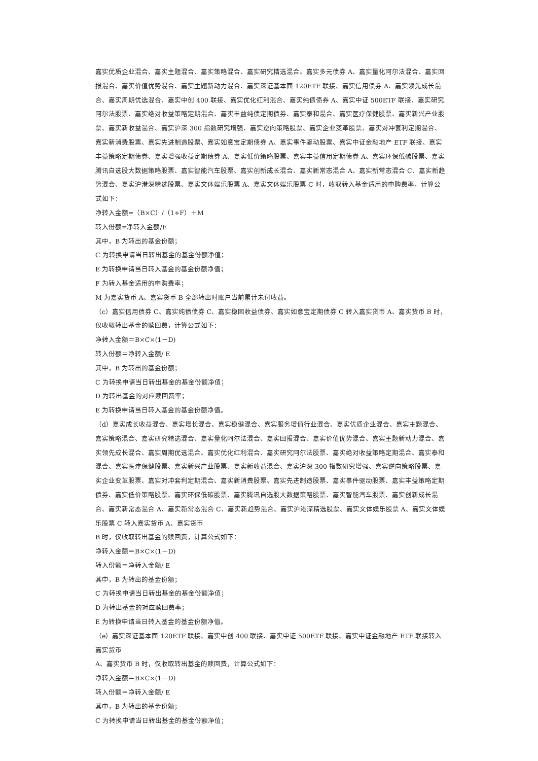嘉实优质企业混合、嘉实主题混合、嘉实策略混合、嘉实研究精选混合、嘉实多元债券 A、嘉实量化阿尔法混合、嘉实回报混合、嘉实价值优势混合、嘉实主题新动力混合、嘉实深证基本面 120ETF 联接、嘉实信用债券 A、嘉实领先成长混合、嘉实周期优选混合、嘉实中创 400 联接、嘉实优化红利混合、嘉实纯债债券 A、嘉实中证 500ETF 联接、嘉实研究阿尔法股票、嘉实绝对收益策略定期混合、嘉实丰益纯债定期债券、嘉实泰和混合、嘉实医疗保健股票、嘉实新兴产业股票、嘉实新收益混合、嘉实沪深 300 指数研究增强、嘉实逆向策略股票、嘉实企业变革股票、嘉实对冲套利定期混合、嘉实新消费股票、嘉实先进制造股票、嘉实如意宝定期债券 A、嘉实事件驱动股票、嘉实中证金融地产 ETF 联接、嘉实丰益策略定期债券、嘉实增强收益定期债券 A、嘉实低价策略股票、嘉实丰益信用定期债券 A、嘉实环保低碳股票、嘉实腾讯自选股大数据策略股票、嘉实智能汽车股票、嘉实创新成长混合、嘉实新常态混合 A、嘉实新常态混合 C、嘉实新趋势混合、嘉实沪港深精选股票、嘉实文体娱乐股票 A、嘉实文体娱乐股票 C 时，收取转入基金适用的申购费率，计算公式如下：
净转入金额=（B×C）/（1+F）＋M
转入份额=净转入金额/E
其中，B 为转出的基金份额；
C 为转换申请当日转出基金的基金份额净值；
E 为转换申请当日转入基金的基金份额净值；
F 为转入基金适用的申购费率；
M 为嘉实货币 A、嘉实货币 B 全部转出时账户当前累计未付收益。
（c）嘉实信用债券 C、嘉实纯债债券 C、嘉实稳固收益债券、嘉实如意宝定期债券 C 转入嘉实货币 A、嘉实货币 B 时，仅收取转出基金的赎回费，计算公式如下：
净转入金额＝B×C×(1－D)
转入份额＝净转入金额/ E
其中，B 为转出的基金份额；
C 为转换申请当日转出基金的基金份额净值；
D 为转出基金的对应赎回费率；
E 为转换申请当日转入基金的基金份额净值。
（d）嘉实成长收益混合、嘉实增长混合、嘉实稳健混合、嘉实服务增值行业混合、嘉实优质企业混合、嘉实主题混合、嘉实策略混合、嘉实研究精选混合、嘉实量化阿尔法混合、嘉实回报混合、嘉实价值优势混合、嘉实主题新动力混合、嘉实领先成长混合、嘉实周期优选混合、嘉实优化红利混合、嘉实研究阿尔法股票、嘉实绝对收益策略定期混合、嘉实泰和混合、嘉实医疗保健股票、嘉实新兴产业股票、嘉实新收益混合、嘉实沪深 300 指数研究增强、嘉实逆向策略股票、嘉实企业变革股票、嘉实对冲套利定期混合、嘉实新消费股票、嘉实先进制造股票、嘉实事件驱动股票、嘉实丰益策略定期债券、嘉实低价策略股票、嘉实环保低碳股票、嘉实腾讯自选股大数据策略股票、嘉实智能汽车股票、嘉实创新成长混合、嘉实新常态混合 A、嘉实新常态混合 C、嘉实新趋势混合、嘉实沪港深精选股票、嘉实文体娱乐股票 A、嘉实文体娱乐股票 C 转入嘉实货币 A、嘉实货币
B 时，仅收取转出基金的赎回费，计算公式如下：
净转入金额＝B×C×(1－D)
转入份额＝净转入金额/ E
其中，B 为转出的基金份额；
C 为转换申请当日转出基金的基金份额净值；
D 为转出基金的对应赎回费率；
E 为转换申请当日转入基金的基金份额净值。
（e）嘉实深证基本面 120ETF 联接、嘉实中创 400 联接、嘉实中证 500ETF 联接、嘉实中证金融地产 ETF 联接转入嘉实货币
A、嘉实货币 B 时，仅收取转出基金的赎回费，计算公式如下：
净转入金额＝B×C×(1－D)
转入份额＝净转入金额/ E
其中，B 为转出的基金份额；
C 为转换申请当日转出基金的基金份额净值；